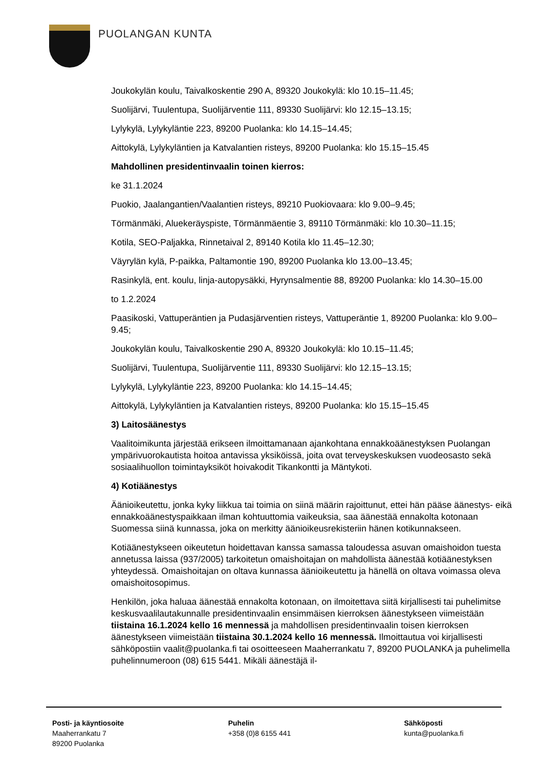PUOLANGAN KUNTA
Joukokylän koulu, Taivalkoskentie 290 A, 89320 Joukokylä: klo 10.15–11.45;
Suolijärvi, Tuulentupa, Suolijärventie 111, 89330 Suolijärvi: klo 12.15–13.15;
Lylykylä, Lylykyläntie 223, 89200 Puolanka: klo 14.15–14.45;
Aittokylä, Lylykyläntien ja Katvalantien risteys, 89200 Puolanka: klo 15.15–15.45
Mahdollinen presidentinvaalin toinen kierros:
ke 31.1.2024
Puokio, Jaalangantien/Vaalantien risteys, 89210 Puokiovaara: klo 9.00–9.45;
Törmänmäki, Aluekeräyspiste, Törmänmäentie 3, 89110 Törmänmäki: klo 10.30–11.15;
Kotila, SEO-Paljakka, Rinnetaival 2, 89140 Kotila klo 11.45–12.30;
Väyrylän kylä, P-paikka, Paltamontie 190, 89200 Puolanka klo 13.00–13.45;
Rasinkylä, ent. koulu, linja-autopysäkki, Hyrynsalmentie 88, 89200 Puolanka: klo 14.30–15.00
to 1.2.2024
Paasikoski, Vattuperäntien ja Pudasjärventien risteys, Vattuperäntie 1, 89200 Puolanka: klo 9.00–9.45;
Joukokylän koulu, Taivalkoskentie 290 A, 89320 Joukokylä: klo 10.15–11.45;
Suolijärvi, Tuulentupa, Suolijärventie 111, 89330 Suolijärvi: klo 12.15–13.15;
Lylykylä, Lylykyläntie 223, 89200 Puolanka: klo 14.15–14.45;
Aittokylä, Lylykyläntien ja Katvalantien risteys, 89200 Puolanka: klo 15.15–15.45
3) Laitosäänestys
Vaalitoimikunta järjestää erikseen ilmoittamanaan ajankohtana ennakkoäänestyksen Puolangan ympärivuorokautista hoitoa antavissa yksiköissä, joita ovat terveyskeskuksen vuodeosasto sekä sosiaalihuollon toimintayksiköt hoivakodit Tikankontti ja Mäntykoti.
4) Kotiäänestys
Äänioikeutettu, jonka kyky liikkua tai toimia on siinä määrin rajoittunut, ettei hän pääse äänestys- eikä ennakkoäänestyspaikkaan ilman kohtuuttomia vaikeuksia, saa äänestää ennakolta kotonaan Suomessa siinä kunnassa, joka on merkitty äänioikeusrekisteriin hänen kotikunnakseen.
Kotiäänestykseen oikeutetun hoidettavan kanssa samassa taloudessa asuvan omaishoidon tuesta annetussa laissa (937/2005) tarkoitetun omaishoitajan on mahdollista äänestää kotiäänestyksen yhteydessä. Omaishoitajan on oltava kunnassa äänioikeutettu ja hänellä on oltava voimassa oleva omaishoitosopimus.
Henkilön, joka haluaa äänestää ennakolta kotonaan, on ilmoitettava siitä kirjallisesti tai puhelimitse keskusvaalilautakunnalle presidentinvaalin ensimmäisen kierroksen äänestykseen viimeistään tiistaina 16.1.2024 kello 16 mennessä ja mahdollisen presidentinvaalin toisen kierroksen äänestykseen viimeistään tiistaina 30.1.2024 kello 16 mennessä. Ilmoittautua voi kirjallisesti sähköpostiin vaalit@puolanka.fi tai osoitteeseen Maaherrankatu 7, 89200 PUOLANKA ja puhelimella puhelinnumeroon (08) 615 5441. Mikäli äänestäjä il-
Posti- ja käyntiosoite
Maaherrankatu 7
89200 Puolanka
Puhelin
+358 (0)8 6155 441
Sähköposti
kunta@puolanka.fi